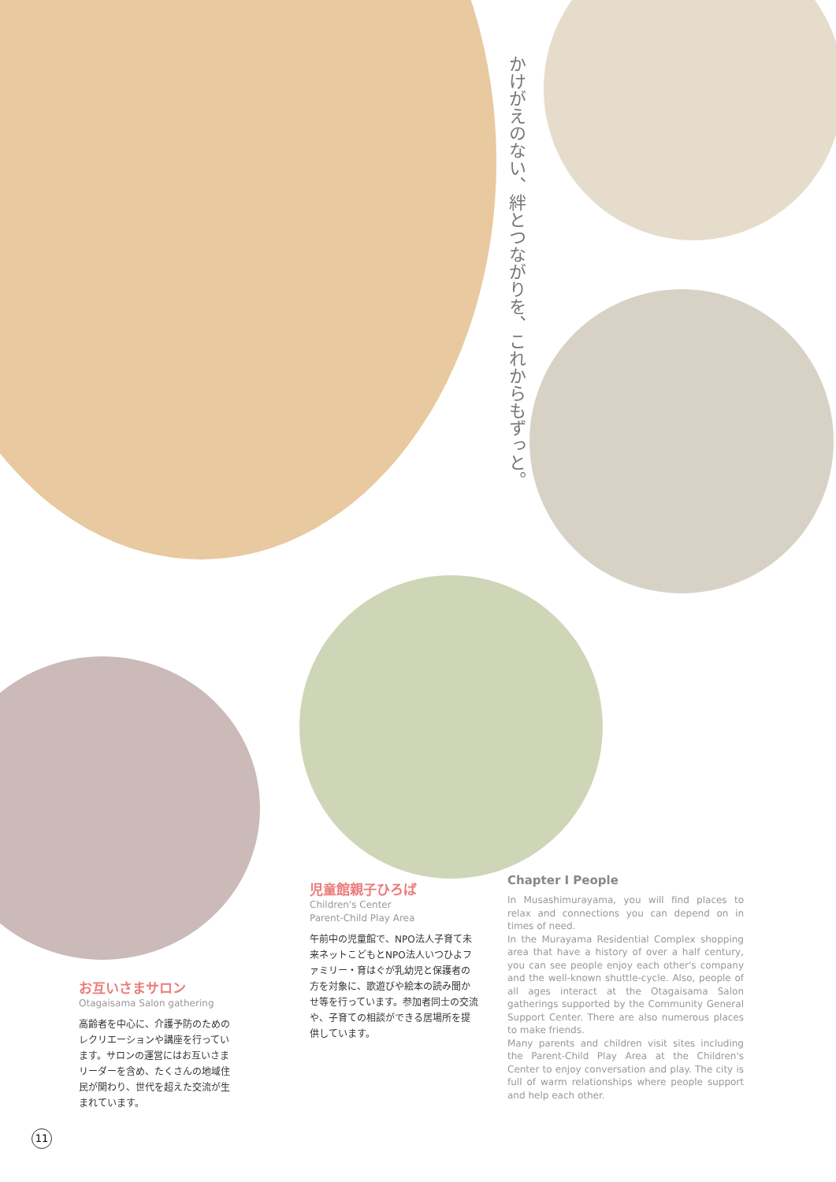かけがえのない、絆とつながりを、これからもずっと。
お互いさまサロン
Otagaisama Salon gathering
高齢者を中心に、介護予防のためのレクリエーションや講座を行っています。サロンの運営にはお互いさまリーダーを含め、たくさんの地域住民が関わり、世代を超えた交流が生まれています。
児童館親子ひろば
Children's Center
Parent-Child Play Area
午前中の児童館で、NPO法人子育て未来ネットこどもとNPO法人いつひよファミリー・育はぐが乳幼児と保護者の方を対象に、歌遊びや絵本の読み聞かせ等を行っています。参加者同士の交流や、子育ての相談ができる居場所を提供しています。
Chapter I People
In Musashimurayama, you will find places to relax and connections you can depend on in times of need.
In the Murayama Residential Complex shopping area that have a history of over a half century, you can see people enjoy each other's company and the well-known shuttle-cycle. Also, people of all ages interact at the Otagaisama Salon gatherings supported by the Community General Support Center. There are also numerous places to make friends.
Many parents and children visit sites including the Parent-Child Play Area at the Children's Center to enjoy conversation and play. The city is full of warm relationships where people support and help each other.
11